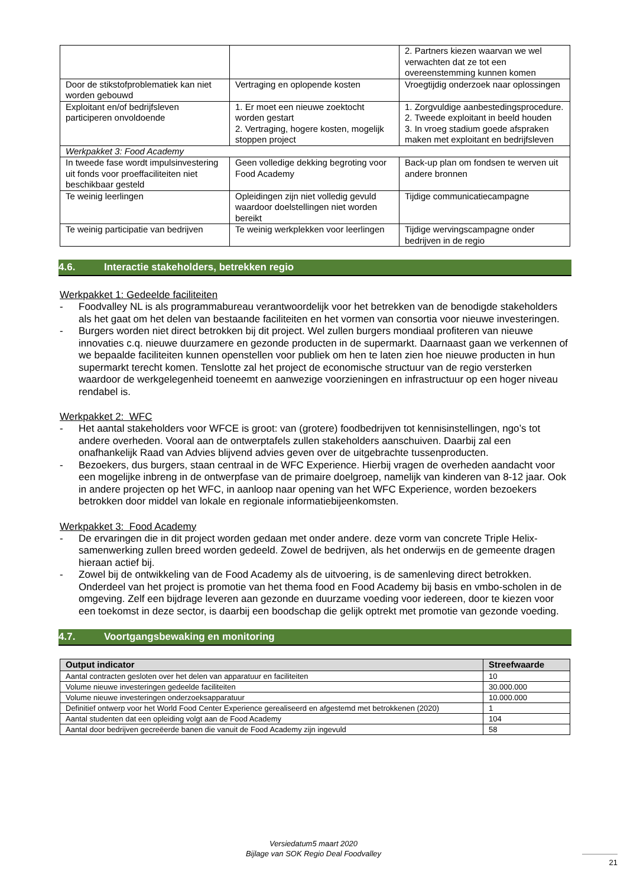| | | 2. Partners kiezen waarvan we wel verwachten dat ze tot een overeenstemming kunnen komen |
| Door de stikstofproblematiek kan niet worden gebouwd | Vertraging en oplopende kosten | Vroegtijdig onderzoek naar oplossingen |
| Exploitant en/of bedrijfsleven participeren onvoldoende | 1. Er moet een nieuwe zoektocht worden gestart 2. Vertraging, hogere kosten, mogelijk stoppen project | 1. Zorgvuldige aanbestedingsprocedure. 2. Tweede exploitant in beeld houden 3. In vroeg stadium goede afspraken maken met exploitant en bedrijfsleven |
| Werkpakket 3: Food Academy | | |
| In tweede fase wordt impulsinvestering uit fonds voor proeffaciliteiten niet beschikbaar gesteld | Geen volledige dekking begroting voor Food Academy | Back-up plan om fondsen te werven uit andere bronnen |
| Te weinig leerlingen | Opleidingen zijn niet volledig gevuld waardoor doelstellingen niet worden bereikt | Tijdige communicatiecampagne |
| Te weinig participatie van bedrijven | Te weinig werkplekken voor leerlingen | Tijdige wervingscampagne onder bedrijven in de regio |
4.6. Interactie stakeholders, betrekken regio
Werkpakket 1: Gedeelde faciliteiten
- Foodvalley NL is als programmabureau verantwoordelijk voor het betrekken van de benodigde stakeholders als het gaat om het delen van bestaande faciliteiten en het vormen van consortia voor nieuwe investeringen.
- Burgers worden niet direct betrokken bij dit project. Wel zullen burgers mondiaal profiteren van nieuwe innovaties c.q. nieuwe duurzamere en gezonde producten in de supermarkt. Daarnaast gaan we verkennen of we bepaalde faciliteiten kunnen openstellen voor publiek om hen te laten zien hoe nieuwe producten in hun supermarkt terecht komen. Tenslotte zal het project de economische structuur van de regio versterken waardoor de werkgelegenheid toeneemt en aanwezige voorzieningen en infrastructuur op een hoger niveau rendabel is.
Werkpakket 2: WFC
- Het aantal stakeholders voor WFCE is groot: van (grotere) foodbedrijven tot kennisinstellingen, ngo’s tot andere overheden. Vooral aan de ontwerptafels zullen stakeholders aanschuiven. Daarbij zal een onafhankelijk Raad van Advies blijvend advies geven over de uitgebrachte tussenproducten.
- Bezoekers, dus burgers, staan centraal in de WFC Experience. Hierbij vragen de overheden aandacht voor een mogelijke inbreng in de ontwerpfase van de primaire doelgroep, namelijk van kinderen van 8-12 jaar. Ook in andere projecten op het WFC, in aanloop naar opening van het WFC Experience, worden bezoekers betrokken door middel van lokale en regionale informatiebijeenkomsten.
Werkpakket 3: Food Academy
- De ervaringen die in dit project worden gedaan met onder andere. deze vorm van concrete Triple Helix-samenwerking zullen breed worden gedeeld. Zowel de bedrijven, als het onderwijs en de gemeente dragen hieraan actief bij.
- Zowel bij de ontwikkeling van de Food Academy als de uitvoering, is de samenleving direct betrokken. Onderdeel van het project is promotie van het thema food en Food Academy bij basis en vmbo-scholen in de omgeving. Zelf een bijdrage leveren aan gezonde en duurzame voeding voor iedereen, door te kiezen voor een toekomst in deze sector, is daarbij een boodschap die gelijk optrekt met promotie van gezonde voeding.
4.7. Voortgangsbewaking en monitoring
| Output indicator | Streefwaarde |
| --- | --- |
| Aantal contracten gesloten over het delen van apparatuur en faciliteiten | 10 |
| Volume nieuwe investeringen gedeelde faciliteiten | 30.000.000 |
| Volume nieuwe investeringen onderzoeksapparatuur | 10.000.000 |
| Definitief ontwerp voor het World Food Center Experience gerealiseerd en afgestemd met betrokkenen (2020) | 1 |
| Aantal studenten dat een opleiding volgt aan de Food Academy | 104 |
| Aantal door bedrijven gecreëerde banen die vanuit de Food Academy zijn ingevuld | 58 |
Versiedatum5 maart 2020
Bijlage van SOK Regio Deal Foodvalley
21